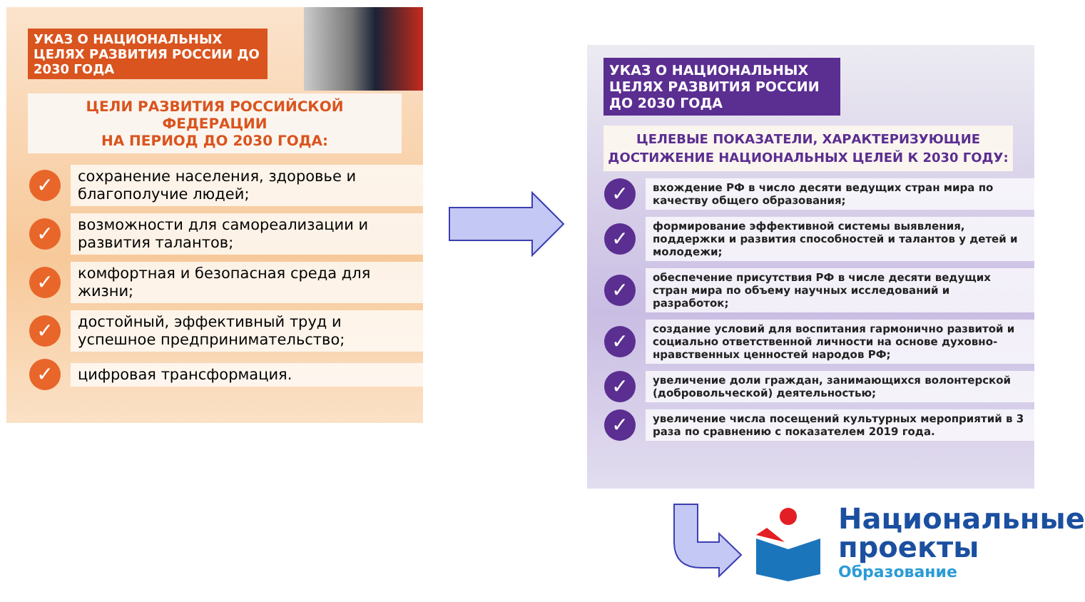УКАЗ О НАЦИОНАЛЬНЫХ ЦЕЛЯХ РАЗВИТИЯ РОССИИ ДО 2030 ГОДА
ЦЕЛИ РАЗВИТИЯ РОССИЙСКОЙ ФЕДЕРАЦИИ
НА ПЕРИОД ДО 2030 ГОДА:
✓
сохранение населения, здоровье и благополучие людей;
✓
возможности для самореализации и развития талантов;
✓
комфортная и безопасная среда для жизни;
✓
достойный, эффективный труд и успешное предпринимательство;
✓
цифровая трансформация.
УКАЗ О НАЦИОНАЛЬНЫХ ЦЕЛЯХ РАЗВИТИЯ РОССИИ ДО 2030 ГОДА
ЦЕЛЕВЫЕ ПОКАЗАТЕЛИ, ХАРАКТЕРИЗУЮЩИЕ
ДОСТИЖЕНИЕ НАЦИОНАЛЬНЫХ ЦЕЛЕЙ К 2030 ГОДУ:
✓
вхождение РФ в число десяти ведущих стран мира по качеству общего образования;
✓
формирование эффективной системы выявления, поддержки и развития способностей и талантов у детей и молодежи;
✓
обеспечение присутствия РФ в числе десяти ведущих стран мира по объему научных исследований и разработок;
✓
создание условий для воспитания гармонично развитой и социально ответственной личности на основе духовно-нравственных ценностей народов РФ;
✓
увеличение доли граждан, занимающихся волонтерской (добровольческой) деятельностью;
✓
увеличение числа посещений культурных мероприятий в 3 раза по сравнению с показателем 2019 года.
Национальные
проекты
Образование